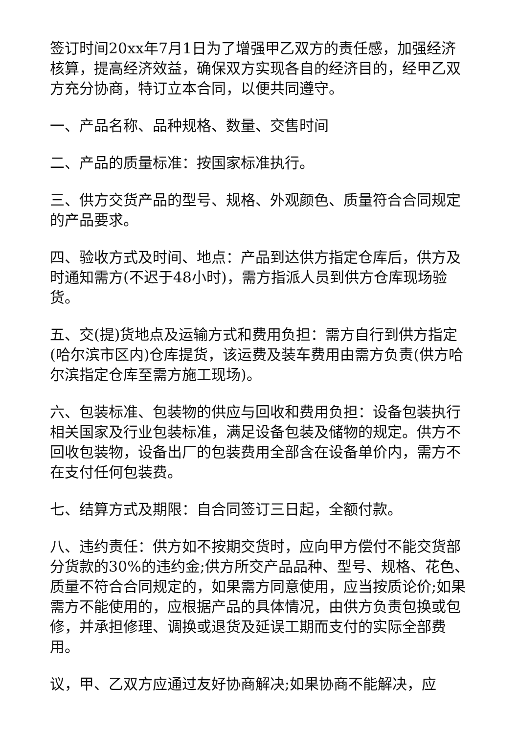签订时间20xx年7月1日为了增强甲乙双方的责任感，加强经济核算，提高经济效益，确保双方实现各自的经济目的，经甲乙双方充分协商，特订立本合同，以便共同遵守。
一、产品名称、品种规格、数量、交售时间
二、产品的质量标准：按国家标准执行。
三、供方交货产品的型号、规格、外观颜色、质量符合合同规定的产品要求。
四、验收方式及时间、地点：产品到达供方指定仓库后，供方及时通知需方(不迟于48小时)，需方指派人员到供方仓库现场验货。
五、交(提)货地点及运输方式和费用负担：需方自行到供方指定(哈尔滨市区内)仓库提货，该运费及装车费用由需方负责(供方哈尔滨指定仓库至需方施工现场)。
六、包装标准、包装物的供应与回收和费用负担：设备包装执行相关国家及行业包装标准，满足设备包装及储物的规定。供方不回收包装物，设备出厂的包装费用全部含在设备单价内，需方不在支付任何包装费。
七、结算方式及期限：自合同签订三日起，全额付款。
八、违约责任：供方如不按期交货时，应向甲方偿付不能交货部分货款的30%的违约金;供方所交产品品种、型号、规格、花色、质量不符合合同规定的，如果需方同意使用，应当按质论价;如果需方不能使用的，应根据产品的具体情况，由供方负责包换或包修，并承担修理、调换或退货及延误工期而支付的实际全部费用。
议，甲、乙双方应通过友好协商解决;如果协商不能解决，应